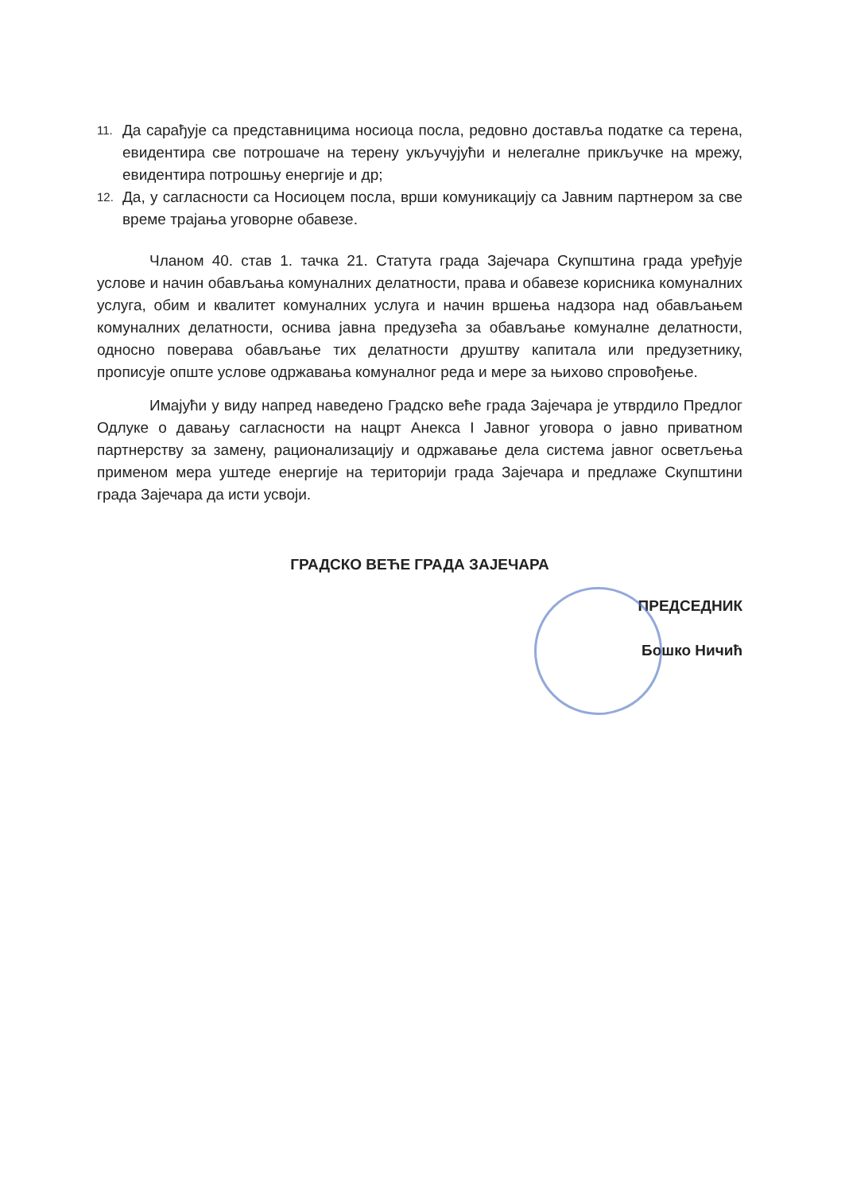11. Да сарађује са представницима носиоца посла, редовно доставља податке са терена, евидентира све потрошаче на терену укључујући и нелегалне прикључке на мрежу, евидентира потрошњу енергије и др;
12. Да, у сагласности са Носиоцем посла, врши комуникацију са Јавним партнером за све време трајања уговорне обавезе.
Чланом 40. став 1. тачка 21. Статута града Зајечара Скупштина града уређује услове и начин обављања комуналних делатности, права и обавезе корисника комуналних услуга, обим и квалитет комуналних услуга и начин вршења надзора над обављањем комуналних делатности, оснива јавна предузећа за обављање комуналне делатности, односно поверава обављање тих делатности друштву капитала или предузетнику, прописује опште услове одржавања комуналног реда и мере за њихово спровођење.
Имајући у виду напред наведено Градско веће града Зајечара је утврдило Предлог Одлуке о давању сагласности на нацрт Анекса I Јавног уговора о јавно приватном партнерству за замену, рационализацију и одржавање дела система јавног осветљења применом мера уштеде енергије на територији града Зајечара и предлаже Скупштини града Зајечара да исти усвоји.
ГРАДСКО ВЕЋЕ ГРАДА ЗАЈЕЧАРА
ПРЕДСЕДНИК
Бошко Ничић